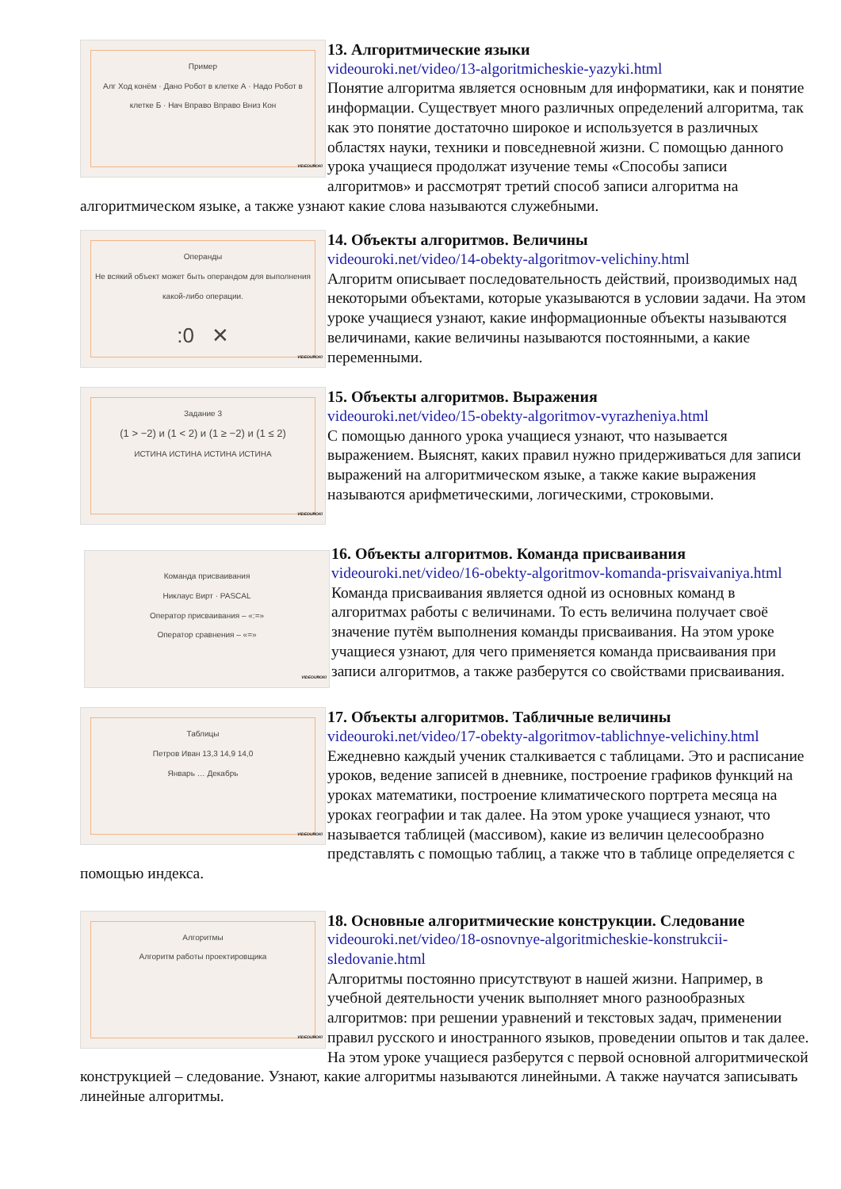Пример
Алг Ход конём · Дано Робот в клетке А · Надо Робот в клетке Б · Нач Вправо Вправо Вниз Кон
VIDEOUROKI
13. Алгоритмические языки
videouroki.net/video/13-algoritmicheskie-yazyki.html
Понятие алгоритма является основным для информатики, как и понятие информации. Существует много различных определений алгоритма, так как это понятие достаточно широкое и используется в различных областях науки, техники и повседневной жизни. С помощью данного урока учащиеся продолжат изучение темы «Способы записи алгоритмов» и рассмотрят третий способ записи алгоритма на алгоритмическом языке, а также узнают какие слова называются служебными.
Операнды
Не всякий объект может быть операндом для выполнения какой-либо операции.
:0 ✕
VIDEOUROKI
14. Объекты алгоритмов. Величины
videouroki.net/video/14-obekty-algoritmov-velichiny.html
Алгоритм описывает последовательность действий, производимых над некоторыми объектами, которые указываются в условии задачи. На этом уроке учащиеся узнают, какие информационные объекты называются величинами, какие величины называются постоянными, а какие переменными.
Задание 3
(1 > −2) и (1 < 2) и (1 ≥ −2) и (1 ≤ 2)
ИСТИНА ИСТИНА ИСТИНА ИСТИНА
VIDEOUROKI
15. Объекты алгоритмов. Выражения
videouroki.net/video/15-obekty-algoritmov-vyrazheniya.html
С помощью данного урока учащиеся узнают, что называется выражением. Выяснят, каких правил нужно придерживаться для записи выражений на алгоритмическом языке, а также какие выражения называются арифметическими, логическими, строковыми.
Команда присваивания
Никлаус Вирт · PASCAL
Оператор присваивания – «:=»
Оператор сравнения – «=»
VIDEOUROKI
16. Объекты алгоритмов. Команда присваивания
videouroki.net/video/16-obekty-algoritmov-komanda-prisvaivaniya.html
Команда присваивания является одной из основных команд в алгоритмах работы с величинами. То есть величина получает своё значение путём выполнения команды присваивания. На этом уроке учащиеся узнают, для чего применяется команда присваивания при записи алгоритмов, а также разберутся со свойствами присваивания.
Таблицы
Петров Иван 13,3 14,9 14,0
Январь … Декабрь
VIDEOUROKI
17. Объекты алгоритмов. Табличные величины
videouroki.net/video/17-obekty-algoritmov-tablichnye-velichiny.html
Ежедневно каждый ученик сталкивается с таблицами. Это и расписание уроков, ведение записей в дневнике, построение графиков функций на уроках математики, построение климатического портрета месяца на уроках географии и так далее. На этом уроке учащиеся узнают, что называется таблицей (массивом), какие из величин целесообразно представлять с помощью таблиц, а также что в таблице определяется с помощью индекса.
Алгоритмы
Алгоритм работы проектировщика
VIDEOUROKI
18. Основные алгоритмические конструкции. Следование
videouroki.net/video/18-osnovnye-algoritmicheskie-konstrukcii-sledovanie.html
Алгоритмы постоянно присутствуют в нашей жизни. Например, в учебной деятельности ученик выполняет много разнообразных алгоритмов: при решении уравнений и текстовых задач, применении правил русского и иностранного языков, проведении опытов и так далее. На этом уроке учащиеся разберутся с первой основной алгоритмической конструкцией – следование. Узнают, какие алгоритмы называются линейными. А также научатся записывать линейные алгоритмы.